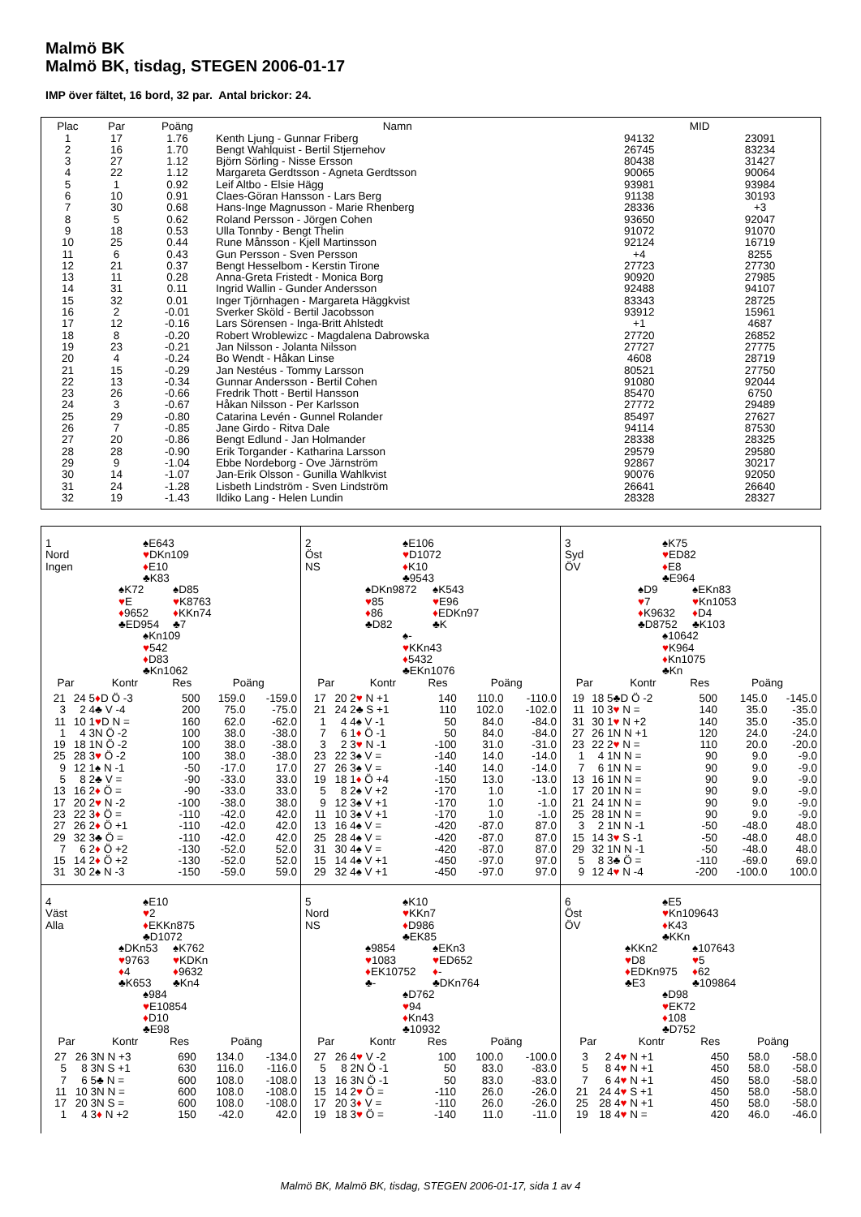Malmö BK
Malmö BK, tisdag, STEGEN 2006-01-17
IMP över fältet, 16 bord, 32 par. Antal brickor: 24.
| Plac | Par | Poäng | Namn | MID | |
| --- | --- | --- | --- | --- | --- |
| 1 | 17 | 1.76 | Kenth Ljung - Gunnar Friberg | 94132 | 23091 |
| 2 | 16 | 1.70 | Bengt Wahlquist - Bertil Stjernehov | 26745 | 83234 |
| 3 | 27 | 1.12 | Björn Sörling - Nisse Ersson | 80438 | 31427 |
| 4 | 22 | 1.12 | Margareta Gerdtsson - Agneta Gerdtsson | 90065 | 90064 |
| 5 | 1 | 0.92 | Leif Altbo - Elsie Hägg | 93981 | 93984 |
| 6 | 10 | 0.91 | Claes-Göran Hansson - Lars Berg | 91138 | 30193 |
| 7 | 30 | 0.68 | Hans-Inge Magnusson - Marie Rhenberg | 28336 | +3 |
| 8 | 5 | 0.62 | Roland Persson - Jörgen Cohen | 93650 | 92047 |
| 9 | 18 | 0.53 | Ulla Tonnby - Bengt Thelin | 91072 | 91070 |
| 10 | 25 | 0.44 | Rune Månsson - Kjell Martinsson | 92124 | 16719 |
| 11 | 6 | 0.43 | Gun Persson - Sven Persson | +4 | 8255 |
| 12 | 21 | 0.37 | Bengt Hesselbom - Kerstin Tirone | 27723 | 27730 |
| 13 | 11 | 0.28 | Anna-Greta Fristedt - Monica Borg | 90920 | 27985 |
| 14 | 31 | 0.11 | Ingrid Wallin - Gunder Andersson | 92488 | 94107 |
| 15 | 32 | 0.01 | Inger Tjörnhagen - Margareta Häggkvist | 83343 | 28725 |
| 16 | 2 | -0.01 | Sverker Sköld - Bertil Jacobsson | 93912 | 15961 |
| 17 | 12 | -0.16 | Lars Sörensen - Inga-Britt Ahlstedt | +1 | 4687 |
| 18 | 8 | -0.20 | Robert Wroblewizc - Magdalena Dabrowska | 27720 | 26852 |
| 19 | 23 | -0.21 | Jan Nilsson - Jolanta Nilsson | 27727 | 27775 |
| 20 | 4 | -0.24 | Bo Wendt - Håkan Linse | 4608 | 28719 |
| 21 | 15 | -0.29 | Jan Nestéus - Tommy Larsson | 80521 | 27750 |
| 22 | 13 | -0.34 | Gunnar Andersson - Bertil Cohen | 91080 | 92044 |
| 23 | 26 | -0.66 | Fredrik Thott - Bertil Hansson | 85470 | 6750 |
| 24 | 3 | -0.67 | Håkan Nilsson - Per Karlsson | 27772 | 29489 |
| 25 | 29 | -0.80 | Catarina Levén - Gunnel Rolander | 85497 | 27627 |
| 26 | 7 | -0.85 | Jane Girdo - Ritva Dale | 94114 | 87530 |
| 27 | 20 | -0.86 | Bengt Edlund - Jan Holmander | 28338 | 28325 |
| 28 | 28 | -0.90 | Erik Torgander - Katharina Larsson | 29579 | 29580 |
| 29 | 9 | -1.04 | Ebbe Nordeborg - Ove Järnström | 92867 | 30217 |
| 30 | 14 | -1.07 | Jan-Erik Olsson - Gunilla Wahlkvist | 90076 | 92050 |
| 31 | 24 | -1.28 | Lisbeth Lindström - Sven Lindström | 26641 | 26640 |
| 32 | 19 | -1.43 | Ildiko Lang - Helen Lundin | 28328 | 28327 |
1
Nord
Ingen
♠E643
♥DKn109
♦E10
♣K83
♠K72
♥E
♦9652
♣ED954
♠D85
♥K8763
♦KKn74
♣7
♠Kn109
♥542
♦D83
♣Kn1062
| Par | | Kontr | Res | Poäng | |
| --- | --- | --- | --- | --- | --- |
| 21 | 24 | 5 ♦ D Ö -3 | 500 | 159.0 | -159.0 |
| 3 | 2 | 4♣ V -4 | 200 | 75.0 | -75.0 |
| 11 | 10 | 1 ♥ D N = | 160 | 62.0 | -62.0 |
| 1 | 4 | 3N Ö -2 | 100 | 38.0 | -38.0 |
| 19 | 18 | 1N Ö -2 | 100 | 38.0 | -38.0 |
| 25 | 28 | 3 ♥ Ö -2 | 100 | 38.0 | -38.0 |
| 9 | 12 | 1♠ N -1 | -50 | -17.0 | 17.0 |
| 5 | 8 | 2♣ V = | -90 | -33.0 | 33.0 |
| 13 | 16 | 2 ♦ Ö = | -90 | -33.0 | 33.0 |
| 17 | 20 | 2 ♥ N -2 | -100 | -38.0 | 38.0 |
| 23 | 22 | 3 ♦ Ö = | -110 | -42.0 | 42.0 |
| 27 | 26 | 2 ♦ Ö +1 | -110 | -42.0 | 42.0 |
| 29 | 32 | 3♣ Ö = | -110 | -42.0 | 42.0 |
| 7 | 6 | 2 ♦ Ö +2 | -130 | -52.0 | 52.0 |
| 15 | 14 | 2 ♦ Ö +2 | -130 | -52.0 | 52.0 |
| 31 | 30 | 2♠ N -3 | -150 | -59.0 | 59.0 |
2
Öst
NS
♠E106
♥D1072
♦K10
♣9543
♠DKn9872
♥85
♦86
♣D82
♠K543
♥E96
♦EDKn97
♣K
♠-
♥KKn43
♦5432
♣EKn1076
| Par | | Kontr | Res | Poäng | |
| --- | --- | --- | --- | --- | --- |
| 17 | 20 | 2 ♥ N +1 | 140 | 110.0 | -110.0 |
| 21 | 24 | 2♣ S +1 | 110 | 102.0 | -102.0 |
| 1 | 4 | 4♠ V -1 | 50 | 84.0 | -84.0 |
| 7 | 6 | 1 ♦ Ö -1 | 50 | 84.0 | -84.0 |
| 3 | 2 | 3 ♥ N -1 | -100 | 31.0 | -31.0 |
| 23 | 22 | 3♠ V = | -140 | 14.0 | -14.0 |
| 27 | 26 | 3♠ V = | -140 | 14.0 | -14.0 |
| 19 | 18 | 1 ♦ Ö +4 | -150 | 13.0 | -13.0 |
| 5 | 8 | 2♠ V +2 | -170 | 1.0 | -1.0 |
| 9 | 12 | 3♠ V +1 | -170 | 1.0 | -1.0 |
| 11 | 10 | 3♠ V +1 | -170 | 1.0 | -1.0 |
| 13 | 16 | 4♠ V = | -420 | -87.0 | 87.0 |
| 25 | 28 | 4♠ V = | -420 | -87.0 | 87.0 |
| 31 | 30 | 4♠ V = | -420 | -87.0 | 87.0 |
| 15 | 14 | 4♠ V +1 | -450 | -97.0 | 97.0 |
| 29 | 32 | 4♠ V +1 | -450 | -97.0 | 97.0 |
3
Syd
ÖV
♠K75
♥ED82
♦E8
♣E964
♠D9
♥7
♦K9632
♣D8752
♠EKn83
♥Kn1053
♦D4
♣K103
♠10642
♥K964
♦Kn1075
♣Kn
| Par | | Kontr | Res | Poäng | |
| --- | --- | --- | --- | --- | --- |
| 19 | 18 | 5♣D Ö -2 | 500 | 145.0 | -145.0 |
| 11 | 10 | 3 ♥ N = | 140 | 35.0 | -35.0 |
| 31 | 30 | 1 ♥ N +2 | 140 | 35.0 | -35.0 |
| 27 | 26 | 1N N +1 | 120 | 24.0 | -24.0 |
| 23 | 22 | 2 ♥ N = | 110 | 20.0 | -20.0 |
| 1 | 4 | 1N N = | 90 | 9.0 | -9.0 |
| 7 | 6 | 1N N = | 90 | 9.0 | -9.0 |
| 13 | 16 | 1N N = | 90 | 9.0 | -9.0 |
| 17 | 20 | 1N N = | 90 | 9.0 | -9.0 |
| 21 | 24 | 1N N = | 90 | 9.0 | -9.0 |
| 25 | 28 | 1N N = | 90 | 9.0 | -9.0 |
| 3 | 2 | 1N N -1 | -50 | -48.0 | 48.0 |
| 15 | 14 | 3 ♥ S -1 | -50 | -48.0 | 48.0 |
| 29 | 32 | 1N N -1 | -50 | -48.0 | 48.0 |
| 5 | 8 | 3♣ Ö = | -110 | -69.0 | 69.0 |
| 9 | 12 | 4 ♥ N -4 | -200 | -100.0 | 100.0 |
4
Väst
Alla
♠E10
♥2
♦EKKn875
♣D1072
♠DKn53
♥9763
♦4
♣K653
♠K762
♥KDKn
♦9632
♣Kn4
♠984
♥E10854
♦D10
♣E98
| Par | | Kontr | Res | Poäng | |
| --- | --- | --- | --- | --- | --- |
| 27 | 26 | 3N N +3 | 690 | 134.0 | -134.0 |
| 5 | 8 | 3N S +1 | 630 | 116.0 | -116.0 |
| 7 | 6 | 5♣ N = | 600 | 108.0 | -108.0 |
| 11 | 10 | 3N N = | 600 | 108.0 | -108.0 |
| 17 | 20 | 3N S = | 600 | 108.0 | -108.0 |
| 1 | 4 | 3 ♦ N +2 | 150 | -42.0 | 42.0 |
5
Nord
NS
♠K10
♥KKn7
♦D986
♣EK85
♠9854
♥1083
♦EK10752
♣-
♠EKn3
♥ED652
♦-
♣DKn764
♠D762
♥94
♦Kn43
♣10932
| Par | | Kontr | Res | Poäng | |
| --- | --- | --- | --- | --- | --- |
| 27 | 26 | 4 ♥ V -2 | 100 | 100.0 | -100.0 |
| 5 | 8 | 2N Ö -1 | 50 | 83.0 | -83.0 |
| 13 | 16 | 3N Ö -1 | 50 | 83.0 | -83.0 |
| 15 | 14 | 2 ♥ Ö = | -110 | 26.0 | -26.0 |
| 17 | 20 | 3 ♦ V = | -110 | 26.0 | -26.0 |
| 19 | 18 | 3 ♥ Ö = | -140 | 11.0 | -11.0 |
6
Öst
ÖV
♠E5
♥Kn109643
♦K43
♣KKn
♠KKn2
♥D8
♦EDKn975
♣E3
♠107643
♥5
♦62
♣109864
♠D98
♥EK72
♦108
♣D752
| Par | | Kontr | Res | Poäng | |
| --- | --- | --- | --- | --- | --- |
| 3 | 2 | 4 ♥ N +1 | 450 | 58.0 | -58.0 |
| 5 | 8 | 4 ♥ N +1 | 450 | 58.0 | -58.0 |
| 7 | 6 | 4 ♥ N +1 | 450 | 58.0 | -58.0 |
| 21 | 24 | 4 ♥ S +1 | 450 | 58.0 | -58.0 |
| 25 | 28 | 4 ♥ N +1 | 450 | 58.0 | -58.0 |
| 19 | 18 | 4 ♥ N = | 420 | 46.0 | -46.0 |
Malmö BK, Malmö BK, tisdag, STEGEN 2006-01-17, sida 1 av 4